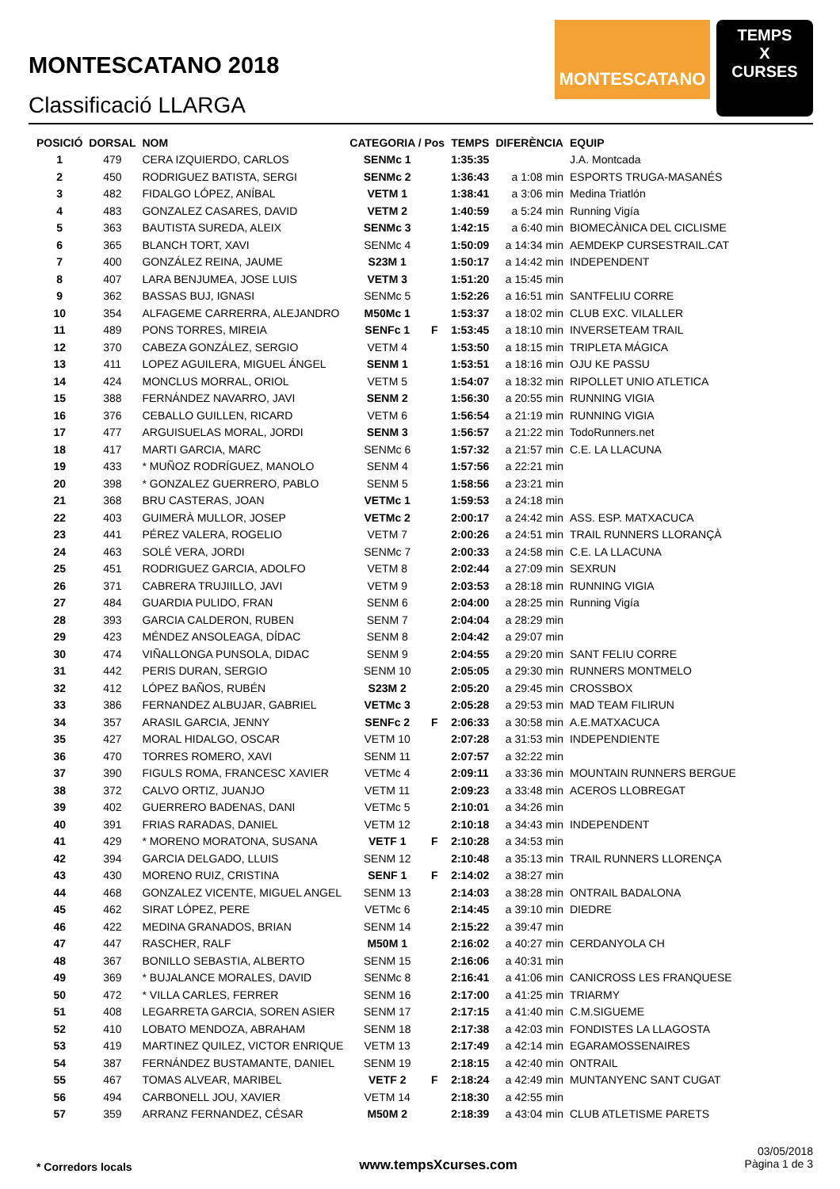MONTESCATANO 2018
Classificació LLARGA
MONTESCATANO
TEMPS
X
CURSES
| POSICIÓ | DORSAL | NOM | CATEGORIA / Pos | | TEMPS | DIFERÈNCIA | EQUIP |
| --- | --- | --- | --- | --- | --- | --- | --- |
| 1 | 479 | CERA IZQUIERDO, CARLOS | SENMc 1 | | 1:35:35 | | J.A. Montcada |
| 2 | 450 | RODRIGUEZ BATISTA, SERGI | SENMc 2 | | 1:36:43 | a 1:08 min | ESPORTS TRUGA-MASANÉS |
| 3 | 482 | FIDALGO LÓPEZ, ANÍBAL | VETM 1 | | 1:38:41 | a 3:06 min | Medina Triatlón |
| 4 | 483 | GONZALEZ CASARES, DAVID | VETM 2 | | 1:40:59 | a 5:24 min | Running Vigía |
| 5 | 363 | BAUTISTA SUREDA, ALEIX | SENMc 3 | | 1:42:15 | a 6:40 min | BIOMECÀNICA DEL CICLISME |
| 6 | 365 | BLANCH TORT, XAVI | SENMc 4 | | 1:50:09 | a 14:34 min | AEMDEKP CURSESTRAIL.CAT |
| 7 | 400 | GONZÁLEZ REINA, JAUME | S23M 1 | | 1:50:17 | a 14:42 min | INDEPENDENT |
| 8 | 407 | LARA BENJUMEA, JOSE LUIS | VETM 3 | | 1:51:20 | a 15:45 min | |
| 9 | 362 | BASSAS BUJ, IGNASI | SENMc 5 | | 1:52:26 | a 16:51 min | SANTFELIU CORRE |
| 10 | 354 | ALFAGEME CARRERRA, ALEJANDRO | M50Mc 1 | | 1:53:37 | a 18:02 min | CLUB EXC. VILALLER |
| 11 | 489 | PONS TORRES, MIREIA | SENFc 1 | F | 1:53:45 | a 18:10 min | INVERSETEAM TRAIL |
| 12 | 370 | CABEZA GONZÁLEZ, SERGIO | VETM 4 | | 1:53:50 | a 18:15 min | TRIPLETA MÁGICA |
| 13 | 411 | LOPEZ AGUILERA, MIGUEL ÁNGEL | SENM 1 | | 1:53:51 | a 18:16 min | OJU KE PASSU |
| 14 | 424 | MONCLUS MORRAL, ORIOL | VETM 5 | | 1:54:07 | a 18:32 min | RIPOLLET UNIO ATLETICA |
| 15 | 388 | FERNÁNDEZ NAVARRO, JAVI | SENM 2 | | 1:56:30 | a 20:55 min | RUNNING VIGIA |
| 16 | 376 | CEBALLO GUILLEN, RICARD | VETM 6 | | 1:56:54 | a 21:19 min | RUNNING VIGIA |
| 17 | 477 | ARGUISUELAS MORAL, JORDI | SENM 3 | | 1:56:57 | a 21:22 min | TodoRunners.net |
| 18 | 417 | MARTI GARCIA, MARC | SENMc 6 | | 1:57:32 | a 21:57 min | C.E. LA LLACUNA |
| 19 | 433 | * MUÑOZ RODRÍGUEZ, MANOLO | SENM 4 | | 1:57:56 | a 22:21 min | |
| 20 | 398 | * GONZALEZ GUERRERO, PABLO | SENM 5 | | 1:58:56 | a 23:21 min | |
| 21 | 368 | BRU CASTERAS, JOAN | VETMc 1 | | 1:59:53 | a 24:18 min | |
| 22 | 403 | GUIMERÀ MULLOR, JOSEP | VETMc 2 | | 2:00:17 | a 24:42 min | ASS. ESP. MATXACUCA |
| 23 | 441 | PÉREZ VALERA, ROGELIO | VETM 7 | | 2:00:26 | a 24:51 min | TRAIL RUNNERS LLORANÇÀ |
| 24 | 463 | SOLÉ VERA, JORDI | SENMc 7 | | 2:00:33 | a 24:58 min | C.E. LA LLACUNA |
| 25 | 451 | RODRIGUEZ GARCIA, ADOLFO | VETM 8 | | 2:02:44 | a 27:09 min | SEXRUN |
| 26 | 371 | CABRERA TRUJIILLO, JAVI | VETM 9 | | 2:03:53 | a 28:18 min | RUNNING VIGIA |
| 27 | 484 | GUARDIA PULIDO, FRAN | SENM 6 | | 2:04:00 | a 28:25 min | Running Vigía |
| 28 | 393 | GARCIA CALDERON, RUBEN | SENM 7 | | 2:04:04 | a 28:29 min | |
| 29 | 423 | MÉNDEZ ANSOLEAGA, DÍDAC | SENM 8 | | 2:04:42 | a 29:07 min | |
| 30 | 474 | VIÑALLONGA PUNSOLA, DIDAC | SENM 9 | | 2:04:55 | a 29:20 min | SANT FELIU CORRE |
| 31 | 442 | PERIS DURAN, SERGIO | SENM 10 | | 2:05:05 | a 29:30 min | RUNNERS MONTMELO |
| 32 | 412 | LÓPEZ BAÑOS, RUBÉN | S23M 2 | | 2:05:20 | a 29:45 min | CROSSBOX |
| 33 | 386 | FERNANDEZ ALBUJAR, GABRIEL | VETMc 3 | | 2:05:28 | a 29:53 min | MAD TEAM FILIRUN |
| 34 | 357 | ARASIL GARCIA, JENNY | SENFc 2 | F | 2:06:33 | a 30:58 min | A.E.MATXACUCA |
| 35 | 427 | MORAL HIDALGO, OSCAR | VETM 10 | | 2:07:28 | a 31:53 min | INDEPENDIENTE |
| 36 | 470 | TORRES ROMERO, XAVI | SENM 11 | | 2:07:57 | a 32:22 min | |
| 37 | 390 | FIGULS ROMA, FRANCESC XAVIER | VETMc 4 | | 2:09:11 | a 33:36 min | MOUNTAIN RUNNERS BERGUE |
| 38 | 372 | CALVO ORTIZ, JUANJO | VETM 11 | | 2:09:23 | a 33:48 min | ACEROS LLOBREGAT |
| 39 | 402 | GUERRERO BADENAS, DANI | VETMc 5 | | 2:10:01 | a 34:26 min | |
| 40 | 391 | FRIAS RARADAS, DANIEL | VETM 12 | | 2:10:18 | a 34:43 min | INDEPENDENT |
| 41 | 429 | * MORENO MORATONA, SUSANA | VETF 1 | F | 2:10:28 | a 34:53 min | |
| 42 | 394 | GARCIA DELGADO, LLUIS | SENM 12 | | 2:10:48 | a 35:13 min | TRAIL RUNNERS LLORENÇA |
| 43 | 430 | MORENO RUIZ, CRISTINA | SENF 1 | F | 2:14:02 | a 38:27 min | |
| 44 | 468 | GONZALEZ VICENTE, MIGUEL ANGEL | SENM 13 | | 2:14:03 | a 38:28 min | ONTRAIL BADALONA |
| 45 | 462 | SIRAT LÓPEZ, PERE | VETMc 6 | | 2:14:45 | a 39:10 min | DIEDRE |
| 46 | 422 | MEDINA GRANADOS, BRIAN | SENM 14 | | 2:15:22 | a 39:47 min | |
| 47 | 447 | RASCHER, RALF | M50M 1 | | 2:16:02 | a 40:27 min | CERDANYOLA CH |
| 48 | 367 | BONILLO SEBASTIA, ALBERTO | SENM 15 | | 2:16:06 | a 40:31 min | |
| 49 | 369 | * BUJALANCE MORALES, DAVID | SENMc 8 | | 2:16:41 | a 41:06 min | CANICROSS LES FRANQUESE |
| 50 | 472 | * VILLA CARLES, FERRER | SENM 16 | | 2:17:00 | a 41:25 min | TRIARMY |
| 51 | 408 | LEGARRETA GARCIA, SOREN ASIER | SENM 17 | | 2:17:15 | a 41:40 min | C.M.SIGUEME |
| 52 | 410 | LOBATO MENDOZA, ABRAHAM | SENM 18 | | 2:17:38 | a 42:03 min | FONDISTES LA LLAGOSTA |
| 53 | 419 | MARTINEZ QUILEZ, VICTOR ENRIQUE | VETM 13 | | 2:17:49 | a 42:14 min | EGARAMOSSENAIRES |
| 54 | 387 | FERNÁNDEZ BUSTAMANTE, DANIEL | SENM 19 | | 2:18:15 | a 42:40 min | ONTRAIL |
| 55 | 467 | TOMAS ALVEAR, MARIBEL | VETF 2 | F | 2:18:24 | a 42:49 min | MUNTANYENC SANT CUGAT |
| 56 | 494 | CARBONELL JOU, XAVIER | VETM 14 | | 2:18:30 | a 42:55 min | |
| 57 | 359 | ARRANZ FERNANDEZ, CÉSAR | M50M 2 | | 2:18:39 | a 43:04 min | CLUB ATLETISME PARETS |
* Corredors locals www.tempsXcurses.com
03/05/2018
Pàgina 1 de 3